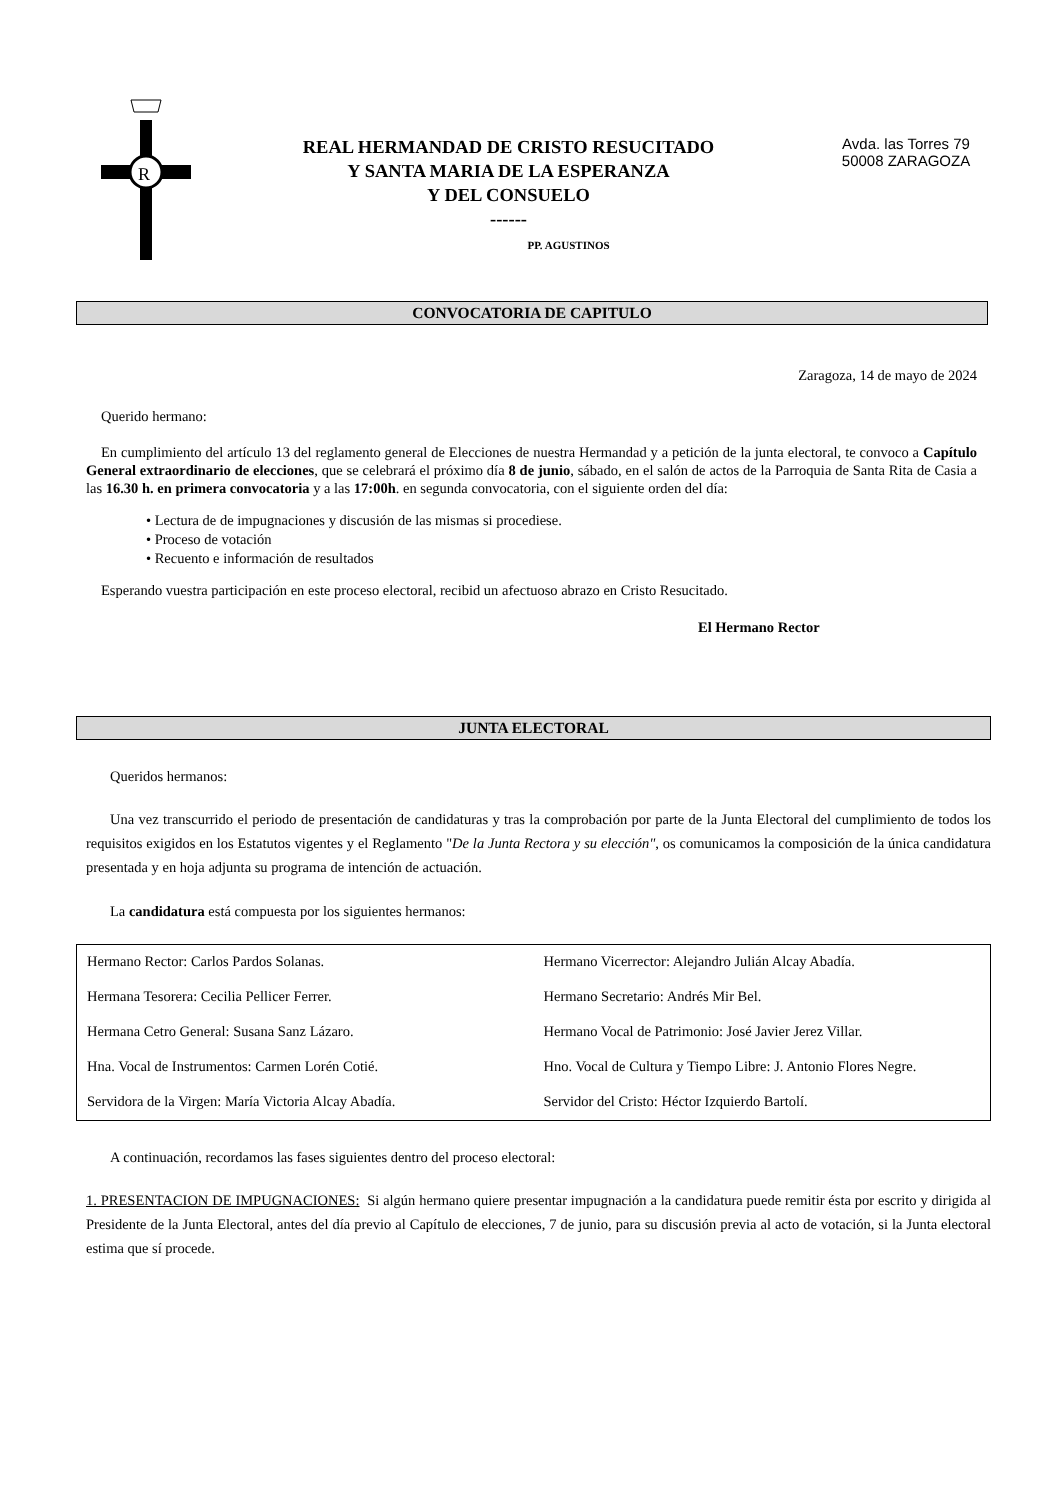R
REAL HERMANDAD DE CRISTO RESUCITADO
Y SANTA MARIA DE LA ESPERANZA
Y DEL CONSUELO
------
PP. AGUSTINOS
Avda. las Torres 79
50008 ZARAGOZA
CONVOCATORIA DE CAPITULO
Zaragoza, 14 de mayo de 2024
Querido hermano:
En cumplimiento del artículo 13 del reglamento general de Elecciones de nuestra Hermandad y a petición de la junta electoral, te convoco a Capítulo General extraordinario de elecciones, que se celebrará el próximo día 8 de junio, sábado, en el salón de actos de la Parroquia de Santa Rita de Casia a las 16.30 h. en primera convocatoria y a las 17:00h. en segunda convocatoria, con el siguiente orden del día:
• Lectura de de impugnaciones y discusión de las mismas si procediese.
• Proceso de votación
• Recuento e información de resultados
Esperando vuestra participación en este proceso electoral, recibid un afectuoso abrazo en Cristo Resucitado.
El Hermano Rector
JUNTA ELECTORAL
Queridos hermanos:
Una vez transcurrido el periodo de presentación de candidaturas y tras la comprobación por parte de la Junta Electoral del cumplimiento de todos los requisitos exigidos en los Estatutos vigentes y el Reglamento "De la Junta Rectora y su elección", os comunicamos la composición de la única candidatura presentada y en hoja adjunta su programa de intención de actuación.
La candidatura está compuesta por los siguientes hermanos:
| Hermano Rector: Carlos Pardos Solanas. | Hermano Vicerrector: Alejandro Julián Alcay Abadía. |
| Hermana Tesorera: Cecilia Pellicer Ferrer. | Hermano Secretario: Andrés Mir Bel. |
| Hermana Cetro General: Susana Sanz Lázaro. | Hermano Vocal de Patrimonio: José Javier Jerez Villar. |
| Hna. Vocal de Instrumentos: Carmen Lorén Cotié. | Hno. Vocal de Cultura y Tiempo Libre: J. Antonio Flores Negre. |
| Servidora de la Virgen: María Victoria Alcay Abadía. | Servidor del Cristo: Héctor Izquierdo Bartolí. |
A continuación, recordamos las fases siguientes dentro del proceso electoral:
1. PRESENTACION DE IMPUGNACIONES: Si algún hermano quiere presentar impugnación a la candidatura puede remitir ésta por escrito y dirigida al Presidente de la Junta Electoral, antes del día previo al Capítulo de elecciones, 7 de junio, para su discusión previa al acto de votación, si la Junta electoral estima que sí procede.